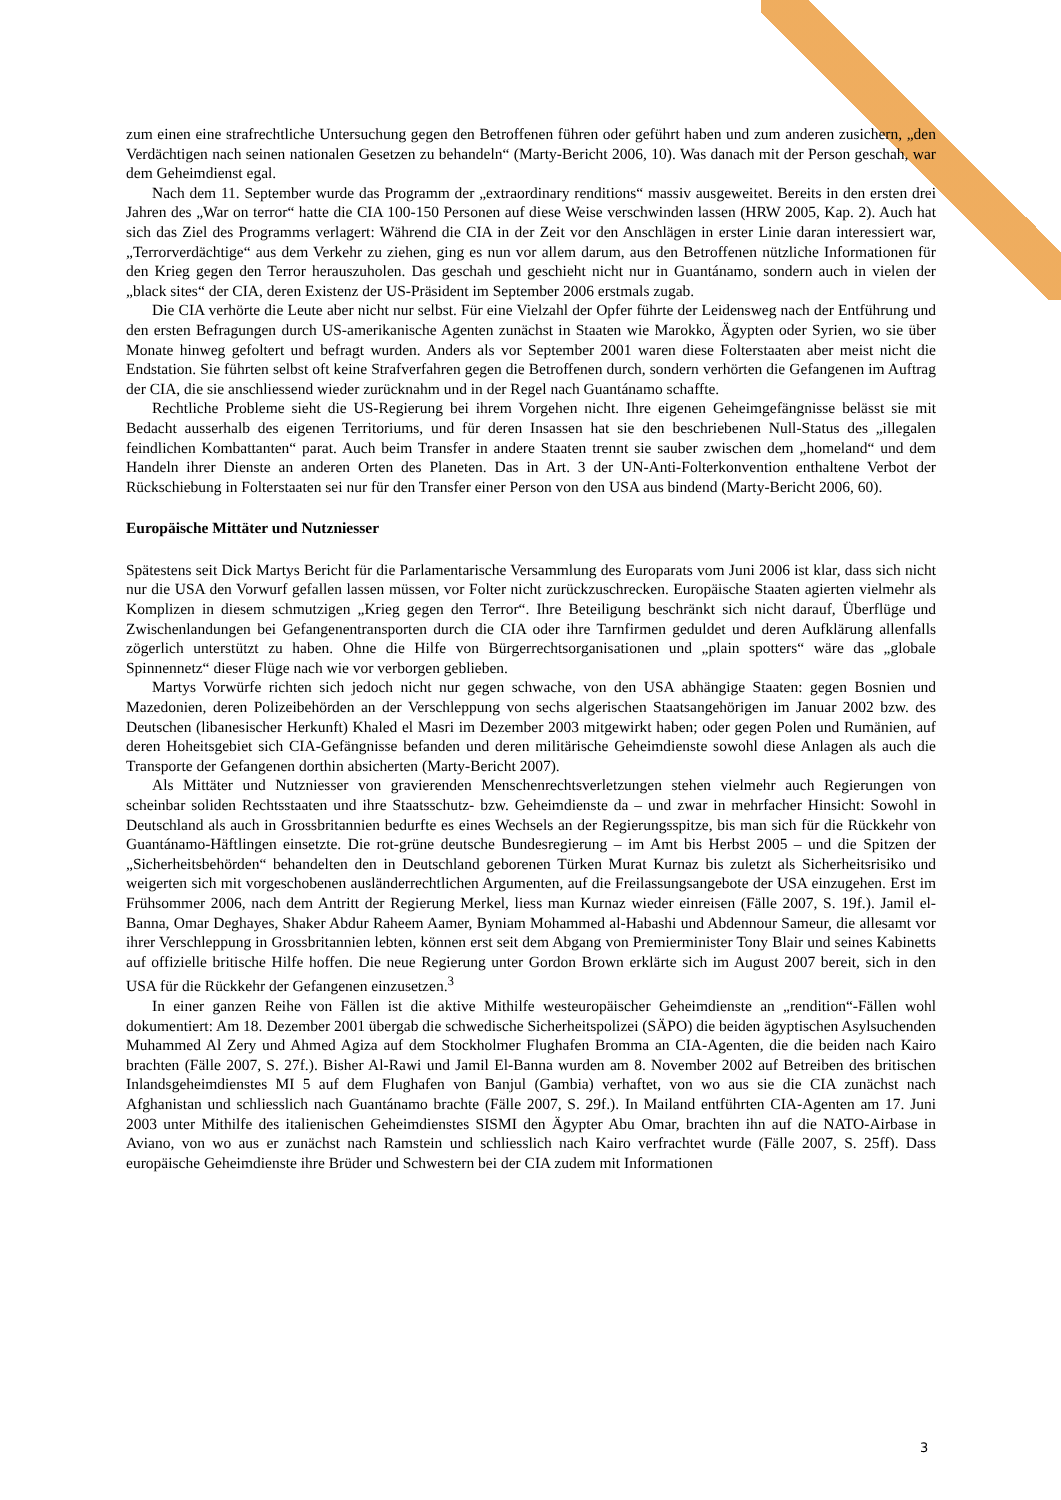zum einen eine strafrechtliche Untersuchung gegen den Betroffenen führen oder geführt haben und zum anderen zusichern, „den Verdächtigen nach seinen nationalen Gesetzen zu behandeln“ (Marty-Bericht 2006, 10). Was danach mit der Person geschah, war dem Geheimdienst egal.
Nach dem 11. September wurde das Programm der „extraordinary renditions“ massiv ausgeweitet. Bereits in den ersten drei Jahren des „War on terror“ hatte die CIA 100-150 Personen auf diese Weise verschwinden lassen (HRW 2005, Kap. 2). Auch hat sich das Ziel des Programms verlagert: Während die CIA in der Zeit vor den Anschlägen in erster Linie daran interessiert war, „Terrorverdächtige“ aus dem Verkehr zu ziehen, ging es nun vor allem darum, aus den Betroffenen nützliche Informationen für den Krieg gegen den Terror herauszuholen. Das geschah und geschieht nicht nur in Guantánamo, sondern auch in vielen der „black sites“ der CIA, deren Existenz der US-Präsident im September 2006 erstmals zugab.
Die CIA verhörte die Leute aber nicht nur selbst. Für eine Vielzahl der Opfer führte der Leidensweg nach der Entführung und den ersten Befragungen durch US-amerikanische Agenten zunächst in Staaten wie Marokko, Ägypten oder Syrien, wo sie über Monate hinweg gefoltert und befragt wurden. Anders als vor September 2001 waren diese Folterstaaten aber meist nicht die Endstation. Sie führten selbst oft keine Strafverfahren gegen die Betroffenen durch, sondern verhörten die Gefangenen im Auftrag der CIA, die sie anschliessend wieder zurücknahm und in der Regel nach Guantánamo schaffte.
Rechtliche Probleme sieht die US-Regierung bei ihrem Vorgehen nicht. Ihre eigenen Geheimgefängnisse belässt sie mit Bedacht ausserhalb des eigenen Territoriums, und für deren Insassen hat sie den beschriebenen Null-Status des „illegalen feindlichen Kombattanten“ parat. Auch beim Transfer in andere Staaten trennt sie sauber zwischen dem „homeland“ und dem Handeln ihrer Dienste an anderen Orten des Planeten. Das in Art. 3 der UN-Anti-Folterkonvention enthaltene Verbot der Rückschiebung in Folterstaaten sei nur für den Transfer einer Person von den USA aus bindend (Marty-Bericht 2006, 60).
Europäische Mittäter und Nutzniesser
Spätestens seit Dick Martys Bericht für die Parlamentarische Versammlung des Europarats vom Juni 2006 ist klar, dass sich nicht nur die USA den Vorwurf gefallen lassen müssen, vor Folter nicht zurückzuschrecken. Europäische Staaten agierten vielmehr als Komplizen in diesem schmutzigen „Krieg gegen den Terror“. Ihre Beteiligung beschränkt sich nicht darauf, Überflüge und Zwischenlandungen bei Gefangenentransporten durch die CIA oder ihre Tarnfirmen geduldet und deren Aufklärung allenfalls zögerlich unterstützt zu haben. Ohne die Hilfe von Bürgerrechtsorganisationen und „plain spotters“ wäre das „globale Spinnennetz“ dieser Flüge nach wie vor verborgen geblieben.
Martys Vorwürfe richten sich jedoch nicht nur gegen schwache, von den USA abhängige Staaten: gegen Bosnien und Mazedonien, deren Polizeibehörden an der Verschleppung von sechs algerischen Staatsangehörigen im Januar 2002 bzw. des Deutschen (libanesischer Herkunft) Khaled el Masri im Dezember 2003 mitgewirkt haben; oder gegen Polen und Rumänien, auf deren Hoheitsgebiet sich CIA-Gefängnisse befanden und deren militärische Geheimdienste sowohl diese Anlagen als auch die Transporte der Gefangenen dorthin absicherten (Marty-Bericht 2007).
Als Mittäter und Nutzniesser von gravierenden Menschenrechtsverletzungen stehen vielmehr auch Regierungen von scheinbar soliden Rechtsstaaten und ihre Staatsschutz- bzw. Geheimdienste da – und zwar in mehrfacher Hinsicht: Sowohl in Deutschland als auch in Grossbritannien bedurfte es eines Wechsels an der Regierungsspitze, bis man sich für die Rückkehr von Guantánamo-Häftlingen einsetzte. Die rot-grüne deutsche Bundesregierung – im Amt bis Herbst 2005 – und die Spitzen der „Sicherheitsbehörden“ behandelten den in Deutschland geborenen Türken Murat Kurnaz bis zuletzt als Sicherheitsrisiko und weigerten sich mit vorgeschobenen ausländerrechtlichen Argumenten, auf die Freilassungsangebote der USA einzugehen. Erst im Frühsommer 2006, nach dem Antritt der Regierung Merkel, liess man Kurnaz wieder einreisen (Fälle 2007, S. 19f.). Jamil el-Banna, Omar Deghayes, Shaker Abdur Raheem Aamer, Byniam Mohammed al-Habashi und Abdennour Sameur, die allesamt vor ihrer Verschleppung in Grossbritannien lebten, können erst seit dem Abgang von Premierminister Tony Blair und seines Kabinetts auf offizielle britische Hilfe hoffen. Die neue Regierung unter Gordon Brown erklärte sich im August 2007 bereit, sich in den USA für die Rückkehr der Gefangenen einzusetzen.<sup>3</sup>
In einer ganzen Reihe von Fällen ist die aktive Mithilfe westeuropäischer Geheimdienste an „rendition“-Fällen wohl dokumentiert: Am 18. Dezember 2001 übergab die schwedische Sicherheitspolizei (SÄPO) die beiden ägyptischen Asylsuchenden Muhammed Al Zery und Ahmed Agiza auf dem Stockholmer Flughafen Bromma an CIA-Agenten, die die beiden nach Kairo brachten (Fälle 2007, S. 27f.). Bisher Al-Rawi und Jamil El-Banna wurden am 8. November 2002 auf Betreiben des britischen Inlandsgeheimdienstes MI 5 auf dem Flughafen von Banjul (Gambia) verhaftet, von wo aus sie die CIA zunächst nach Afghanistan und schliesslich nach Guantánamo brachte (Fälle 2007, S. 29f.). In Mailand entführten CIA-Agenten am 17. Juni 2003 unter Mithilfe des italienischen Geheimdienstes SISMI den Ägypter Abu Omar, brachten ihn auf die NATO-Airbase in Aviano, von wo aus er zunächst nach Ramstein und schliesslich nach Kairo verfrachtet wurde (Fälle 2007, S. 25ff). Dass europäische Geheimdienste ihre Brüder und Schwestern bei der CIA zudem mit Informationen
3